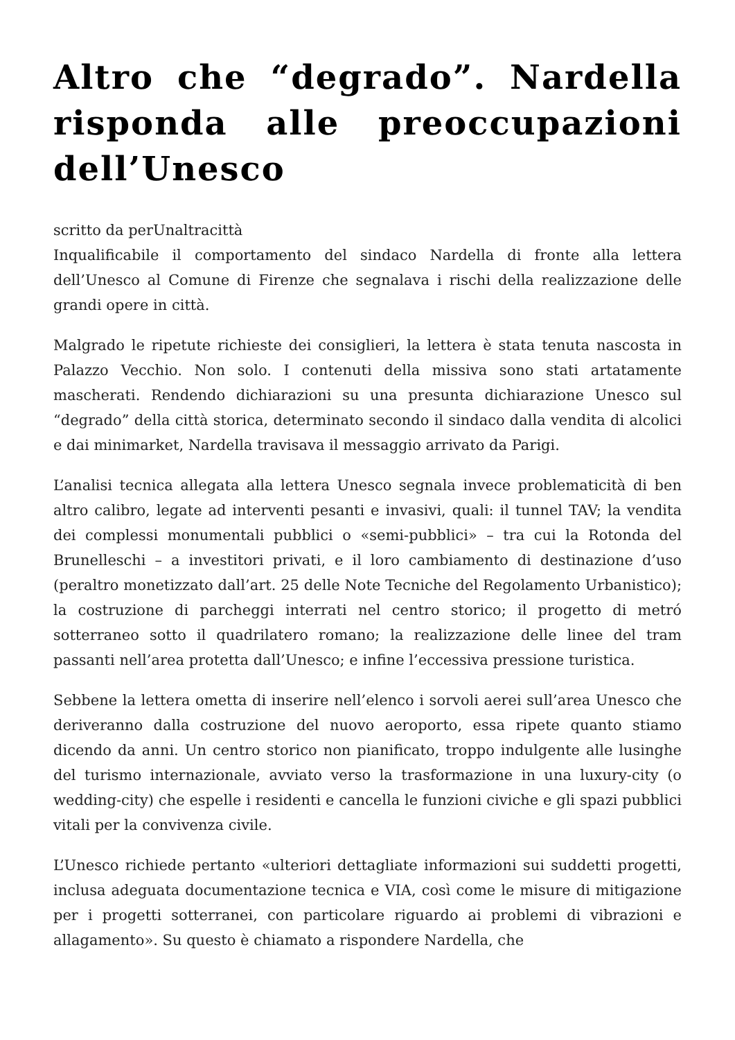Altro che “degrado”. Nardella risponda alle preoccupazioni dell’Unesco
scritto da perUnaltracittà
Inqualificabile il comportamento del sindaco Nardella di fronte alla lettera dell’Unesco al Comune di Firenze che segnalava i rischi della realizzazione delle grandi opere in città.
Malgrado le ripetute richieste dei consiglieri, la lettera è stata tenuta nascosta in Palazzo Vecchio. Non solo. I contenuti della missiva sono stati artatamente mascherati. Rendendo dichiarazioni su una presunta dichiarazione Unesco sul “degrado” della città storica, determinato secondo il sindaco dalla vendita di alcolici e dai minimarket, Nardella travisava il messaggio arrivato da Parigi.
L’analisi tecnica allegata alla lettera Unesco segnala invece problematicità di ben altro calibro, legate ad interventi pesanti e invasivi, quali: il tunnel TAV; la vendita dei complessi monumentali pubblici o «semi-pubblici» – tra cui la Rotonda del Brunelleschi – a investitori privati, e il loro cambiamento di destinazione d’uso (peraltro monetizzato dall’art. 25 delle Note Tecniche del Regolamento Urbanistico); la costruzione di parcheggi interrati nel centro storico; il progetto di metró sotterraneo sotto il quadrilatero romano; la realizzazione delle linee del tram passanti nell’area protetta dall’Unesco; e infine l’eccessiva pressione turistica.
Sebbene la lettera ometta di inserire nell’elenco i sorvoli aerei sull’area Unesco che deriveranno dalla costruzione del nuovo aeroporto, essa ripete quanto stiamo dicendo da anni. Un centro storico non pianificato, troppo indulgente alle lusinghe del turismo internazionale, avviato verso la trasformazione in una luxury-city (o wedding-city) che espelle i residenti e cancella le funzioni civiche e gli spazi pubblici vitali per la convivenza civile.
L’Unesco richiede pertanto «ulteriori dettagliate informazioni sui suddetti progetti, inclusa adeguata documentazione tecnica e VIA, così come le misure di mitigazione per i progetti sotterranei, con particolare riguardo ai problemi di vibrazioni e allagamento». Su questo è chiamato a rispondere Nardella, che